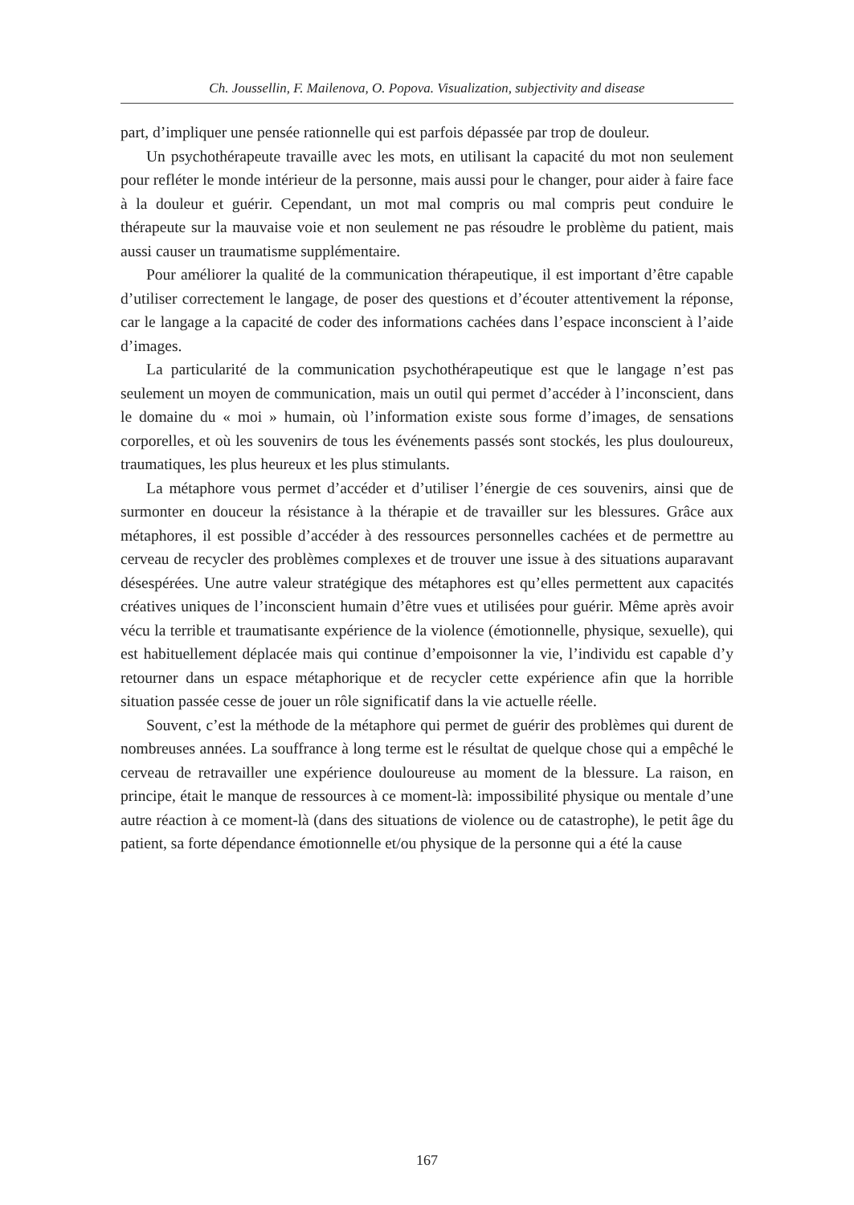Ch. Joussellin, F. Mailenova, O. Popova. Visualization, subjectivity and disease
part, d’impliquer une pensée rationnelle qui est parfois dépassée par trop de douleur.
Un psychothérapeute travaille avec les mots, en utilisant la capacité du mot non seulement pour refléter le monde intérieur de la personne, mais aussi pour le changer, pour aider à faire face à la douleur et guérir. Cependant, un mot mal compris ou mal compris peut conduire le thérapeute sur la mauvaise voie et non seulement ne pas résoudre le problème du patient, mais aussi causer un traumatisme supplémentaire.
Pour améliorer la qualité de la communication thérapeutique, il est important d’être capable d’utiliser correctement le langage, de poser des questions et d’écouter attentivement la réponse, car le langage a la capacité de coder des informations cachées dans l’espace inconscient à l’aide d’images.
La particularité de la communication psychothérapeutique est que le langage n’est pas seulement un moyen de communication, mais un outil qui permet d’accéder à l’inconscient, dans le domaine du « moi » humain, où l’information existe sous forme d’images, de sensations corporelles, et où les souvenirs de tous les événements passés sont stockés, les plus douloureux, traumatiques, les plus heureux et les plus stimulants.
La métaphore vous permet d’accéder et d’utiliser l’énergie de ces souvenirs, ainsi que de surmonter en douceur la résistance à la thérapie et de travailler sur les blessures. Grâce aux métaphores, il est possible d’accéder à des ressources personnelles cachées et de permettre au cerveau de recycler des problèmes complexes et de trouver une issue à des situations auparavant désespérées. Une autre valeur stratégique des métaphores est qu’elles permettent aux capacités créatives uniques de l’inconscient humain d’être vues et utilisées pour guérir. Même après avoir vécu la terrible et traumatisante expérience de la violence (émotionnelle, physique, sexuelle), qui est habituellement déplacée mais qui continue d’empoisonner la vie, l’individu est capable d’y retourner dans un espace métaphorique et de recycler cette expérience afin que la horrible situation passée cesse de jouer un rôle significatif dans la vie actuelle réelle.
Souvent, c’est la méthode de la métaphore qui permet de guérir des problèmes qui durent de nombreuses années. La souffrance à long terme est le résultat de quelque chose qui a empêché le cerveau de retravailler une expérience douloureuse au moment de la blessure. La raison, en principe, était le manque de ressources à ce moment-là: impossibilité physique ou mentale d’une autre réaction à ce moment-là (dans des situations de violence ou de catastrophe), le petit âge du patient, sa forte dépendance émotionnelle et/ou physique de la personne qui a été la cause
167